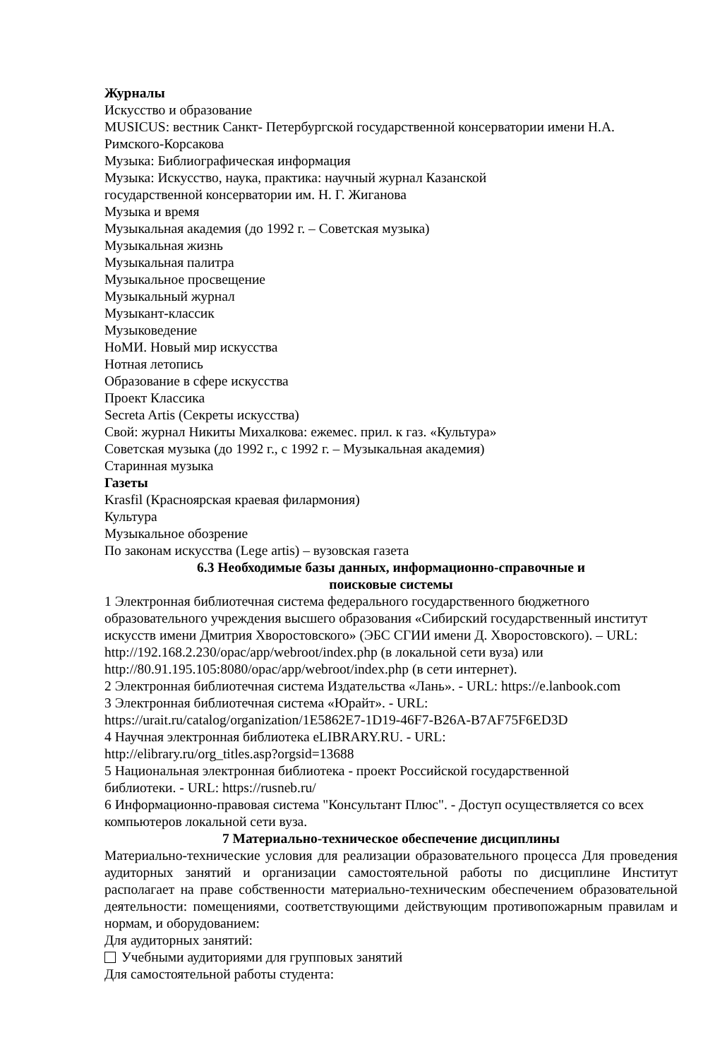Журналы
Искусство и образование
MUSICUS: вестник Санкт- Петербургской государственной консерватории имени Н.А. Римского-Корсакова
Музыка: Библиографическая информация
Музыка: Искусство, наука, практика: научный журнал Казанской
государственной консерватории им. Н. Г. Жиганова
Музыка и время
Музыкальная академия (до 1992 г. – Советская музыка)
Музыкальная жизнь
Музыкальная палитра
Музыкальное просвещение
Музыкальный журнал
Музыкант-классик
Музыковедение
НоМИ. Новый мир искусства
Нотная летопись
Образование в сфере искусства
Проект Классика
Secreta Artis (Секреты искусства)
Свой: журнал Никиты Михалкова: ежемес. прил. к газ. «Культура»
Советская музыка (до 1992 г., с 1992 г. – Музыкальная академия)
Старинная музыка
Газеты
Krasfil (Красноярская краевая филармония)
Культура
Музыкальное обозрение
По законам искусства (Lege artis) – вузовская газета
6.3 Необходимые базы данных, информационно-справочные и
поисковые системы
1 Электронная библиотечная система федерального государственного бюджетного образовательного учреждения высшего образования «Сибирский государственный институт искусств имени Дмитрия Хворостовского» (ЭБС СГИИ имени Д. Хворостовского). – URL: http://192.168.2.230/opac/app/webroot/index.php (в локальной сети вуза) или http://80.91.195.105:8080/opac/app/webroot/index.php (в сети интернет).
2 Электронная библиотечная система Издательства «Лань». - URL: https://e.lanbook.com
3 Электронная библиотечная система «Юрайт». - URL:
https://urait.ru/catalog/organization/1E5862E7-1D19-46F7-B26A-B7AF75F6ED3D
4 Научная электронная библиотека eLIBRARY.RU. - URL:
http://elibrary.ru/org_titles.asp?orgsid=13688
5 Национальная электронная библиотека - проект Российской государственной
библиотеки. - URL: https://rusneb.ru/
6 Информационно-правовая система "Консультант Плюс". - Доступ осуществляется со всех компьютеров локальной сети вуза.
7 Материально-техническое обеспечение дисциплины
Материально-технические условия для реализации образовательного процесса Для проведения аудиторных занятий и организации самостоятельной работы по дисциплине Институт располагает на праве собственности материально-техническим обеспечением образовательной деятельности: помещениями, соответствующими действующим противопожарным правилам и нормам, и оборудованием:
Для аудиторных занятий:
Учебными аудиториями для групповых занятий
Для самостоятельной работы студента: